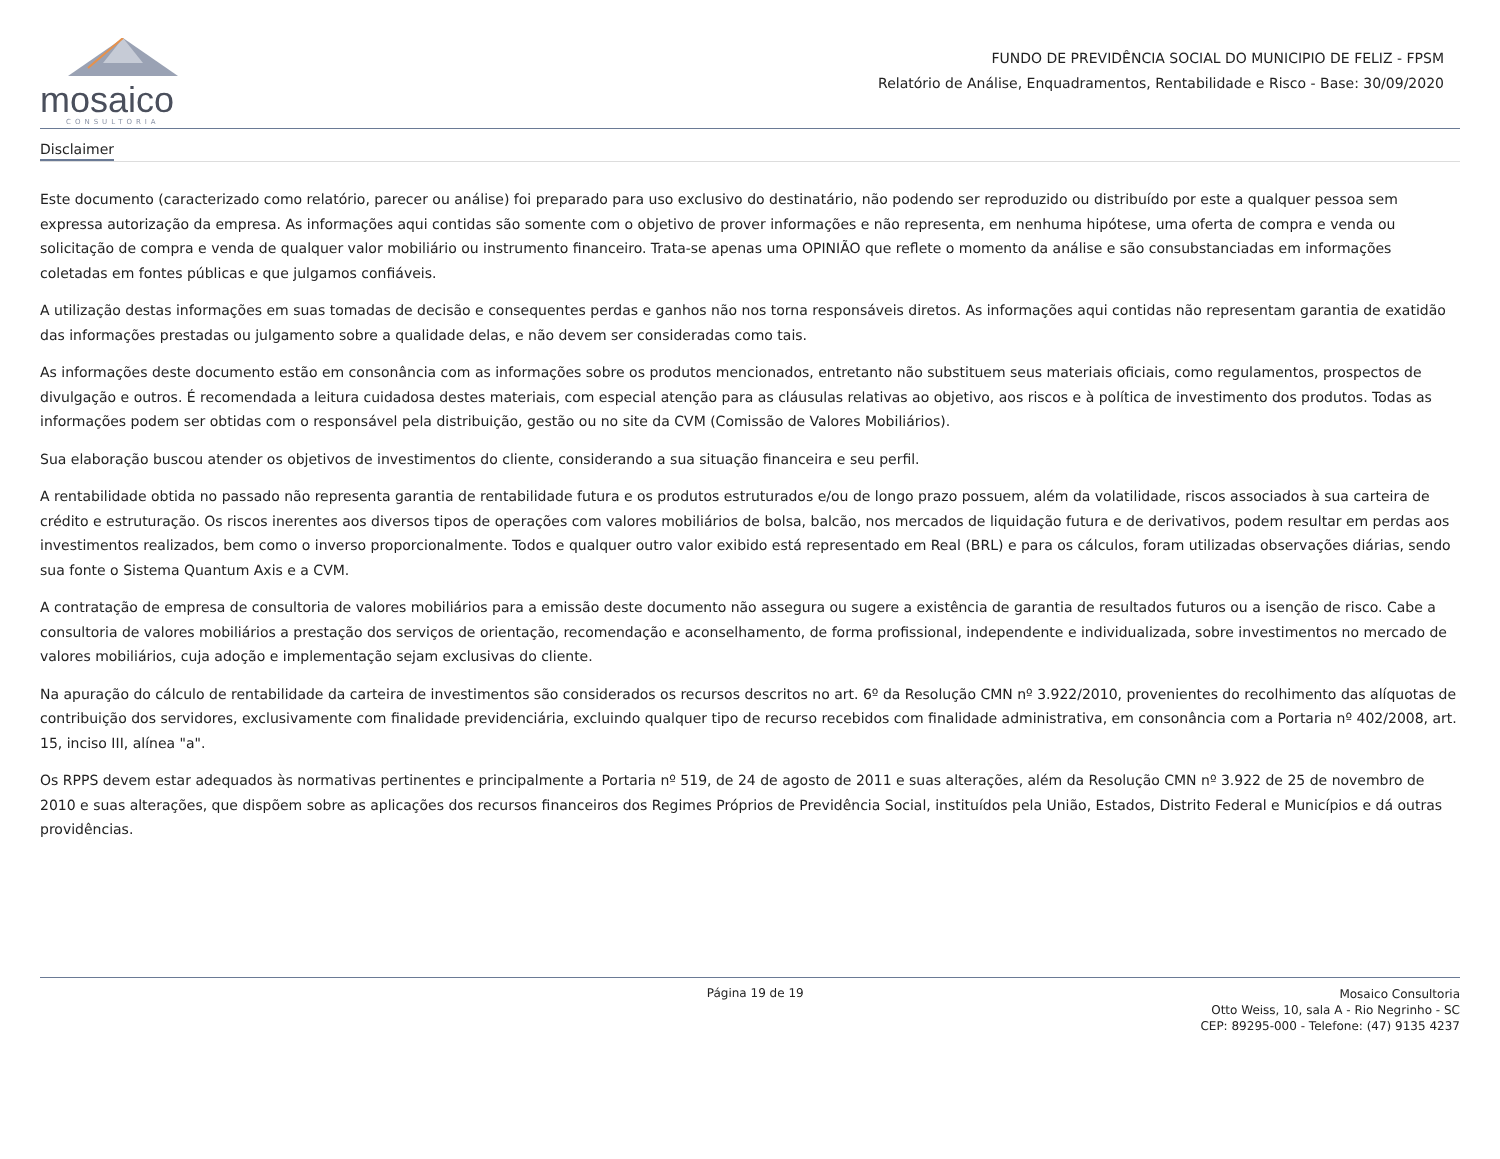mosaico
CONSULTORIA
FUNDO DE PREVIDÊNCIA SOCIAL DO MUNICIPIO DE FELIZ - FPSM
Relatório de Análise, Enquadramentos, Rentabilidade e Risco - Base: 30/09/2020
Disclaimer
Este documento (caracterizado como relatório, parecer ou análise) foi preparado para uso exclusivo do destinatário, não podendo ser reproduzido ou distribuído por este a qualquer pessoa sem expressa autorização da empresa. As informações aqui contidas são somente com o objetivo de prover informações e não representa, em nenhuma hipótese, uma oferta de compra e venda ou solicitação de compra e venda de qualquer valor mobiliário ou instrumento financeiro. Trata-se apenas uma OPINIÃO que reflete o momento da análise e são consubstanciadas em informações coletadas em fontes públicas e que julgamos confiáveis.
A utilização destas informações em suas tomadas de decisão e consequentes perdas e ganhos não nos torna responsáveis diretos. As informações aqui contidas não representam garantia de exatidão das informações prestadas ou julgamento sobre a qualidade delas, e não devem ser consideradas como tais.
As informações deste documento estão em consonância com as informações sobre os produtos mencionados, entretanto não substituem seus materiais oficiais, como regulamentos, prospectos de divulgação e outros. É recomendada a leitura cuidadosa destes materiais, com especial atenção para as cláusulas relativas ao objetivo, aos riscos e à política de investimento dos produtos. Todas as informações podem ser obtidas com o responsável pela distribuição, gestão ou no site da CVM (Comissão de Valores Mobiliários).
Sua elaboração buscou atender os objetivos de investimentos do cliente, considerando a sua situação financeira e seu perfil.
A rentabilidade obtida no passado não representa garantia de rentabilidade futura e os produtos estruturados e/ou de longo prazo possuem, além da volatilidade, riscos associados à sua carteira de crédito e estruturação. Os riscos inerentes aos diversos tipos de operações com valores mobiliários de bolsa, balcão, nos mercados de liquidação futura e de derivativos, podem resultar em perdas aos investimentos realizados, bem como o inverso proporcionalmente. Todos e qualquer outro valor exibido está representado em Real (BRL) e para os cálculos, foram utilizadas observações diárias, sendo sua fonte o Sistema Quantum Axis e a CVM.
A contratação de empresa de consultoria de valores mobiliários para a emissão deste documento não assegura ou sugere a existência de garantia de resultados futuros ou a isenção de risco. Cabe a consultoria de valores mobiliários a prestação dos serviços de orientação, recomendação e aconselhamento, de forma profissional, independente e individualizada, sobre investimentos no mercado de valores mobiliários, cuja adoção e implementação sejam exclusivas do cliente.
Na apuração do cálculo de rentabilidade da carteira de investimentos são considerados os recursos descritos no art. 6º da Resolução CMN nº 3.922/2010, provenientes do recolhimento das alíquotas de contribuição dos servidores, exclusivamente com finalidade previdenciária, excluindo qualquer tipo de recurso recebidos com finalidade administrativa, em consonância com a Portaria nº 402/2008, art. 15, inciso III, alínea "a".
Os RPPS devem estar adequados às normativas pertinentes e principalmente a Portaria nº 519, de 24 de agosto de 2011 e suas alterações, além da Resolução CMN nº 3.922 de 25 de novembro de 2010 e suas alterações, que dispõem sobre as aplicações dos recursos financeiros dos Regimes Próprios de Previdência Social, instituídos pela União, Estados, Distrito Federal e Municípios e dá outras providências.
Página 19 de 19
Mosaico Consultoria
Otto Weiss, 10, sala A - Rio Negrinho - SC
CEP: 89295-000 - Telefone: (47) 9135 4237